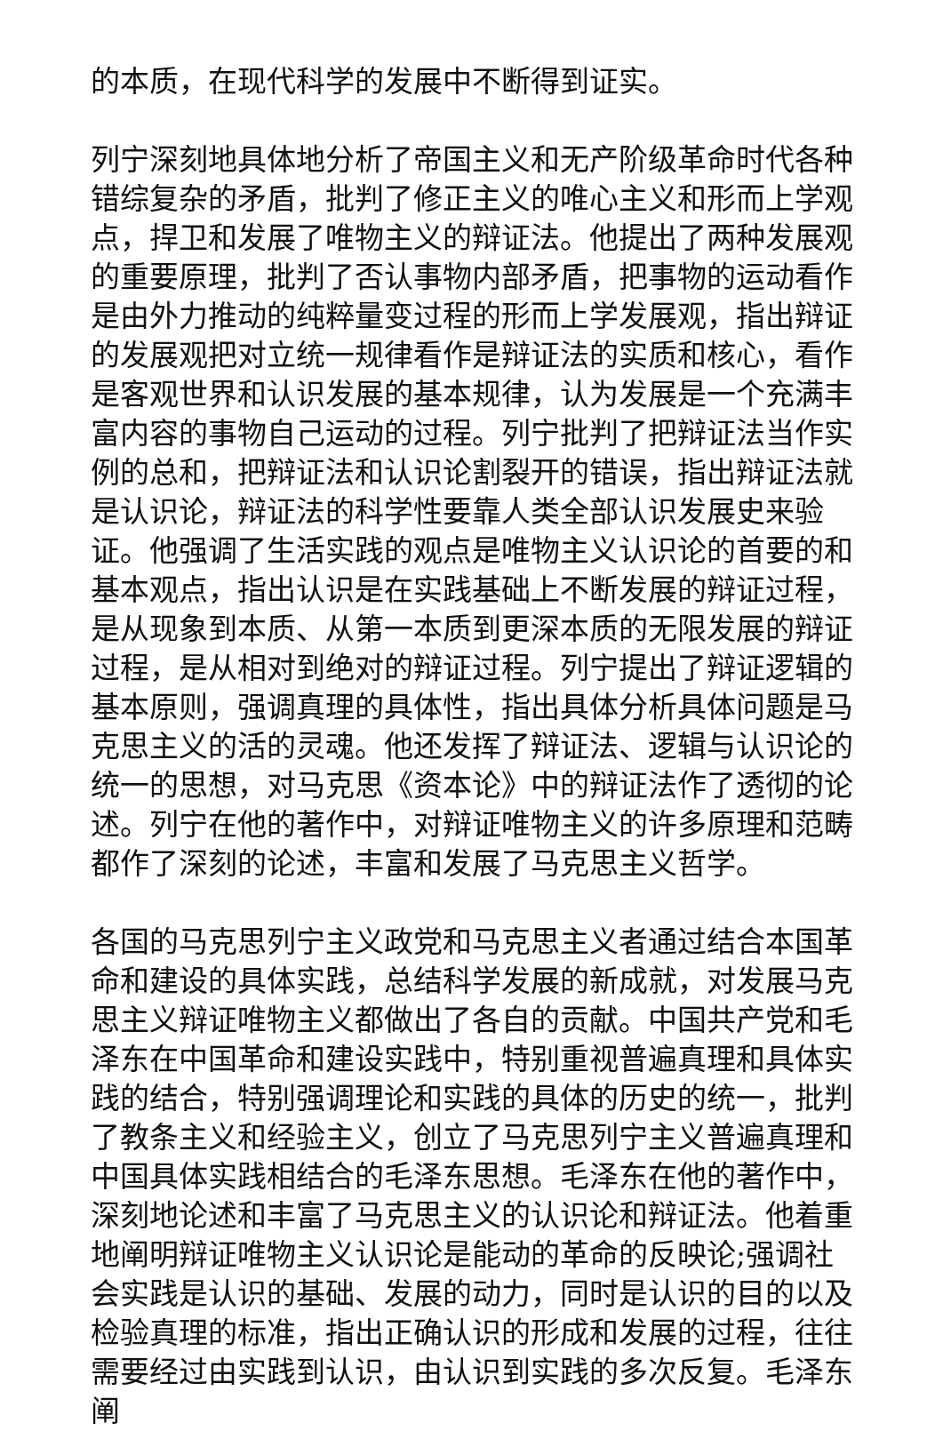的本质，在现代科学的发展中不断得到证实。
列宁深刻地具体地分析了帝国主义和无产阶级革命时代各种错综复杂的矛盾，批判了修正主义的唯心主义和形而上学观点，捍卫和发展了唯物主义的辩证法。他提出了两种发展观的重要原理，批判了否认事物内部矛盾，把事物的运动看作是由外力推动的纯粹量变过程的形而上学发展观，指出辩证的发展观把对立统一规律看作是辩证法的实质和核心，看作是客观世界和认识发展的基本规律，认为发展是一个充满丰富内容的事物自己运动的过程。列宁批判了把辩证法当作实例的总和，把辩证法和认识论割裂开的错误，指出辩证法就是认识论，辩证法的科学性要靠人类全部认识发展史来验证。他强调了生活实践的观点是唯物主义认识论的首要的和基本观点，指出认识是在实践基础上不断发展的辩证过程，是从现象到本质、从第一本质到更深本质的无限发展的辩证过程，是从相对到绝对的辩证过程。列宁提出了辩证逻辑的基本原则，强调真理的具体性，指出具体分析具体问题是马克思主义的活的灵魂。他还发挥了辩证法、逻辑与认识论的统一的思想，对马克思《资本论》中的辩证法作了透彻的论述。列宁在他的著作中，对辩证唯物主义的许多原理和范畴都作了深刻的论述，丰富和发展了马克思主义哲学。
各国的马克思列宁主义政党和马克思主义者通过结合本国革命和建设的具体实践，总结科学发展的新成就，对发展马克思主义辩证唯物主义都做出了各自的贡献。中国共产党和毛泽东在中国革命和建设实践中，特别重视普遍真理和具体实践的结合，特别强调理论和实践的具体的历史的统一，批判了教条主义和经验主义，创立了马克思列宁主义普遍真理和中国具体实践相结合的毛泽东思想。毛泽东在他的著作中，深刻地论述和丰富了马克思主义的认识论和辩证法。他着重地阐明辩证唯物主义认识论是能动的革命的反映论;强调社会实践是认识的基础、发展的动力，同时是认识的目的以及检验真理的标准，指出正确认识的形成和发展的过程，往往需要经过由实践到认识，由认识到实践的多次反复。毛泽东阐